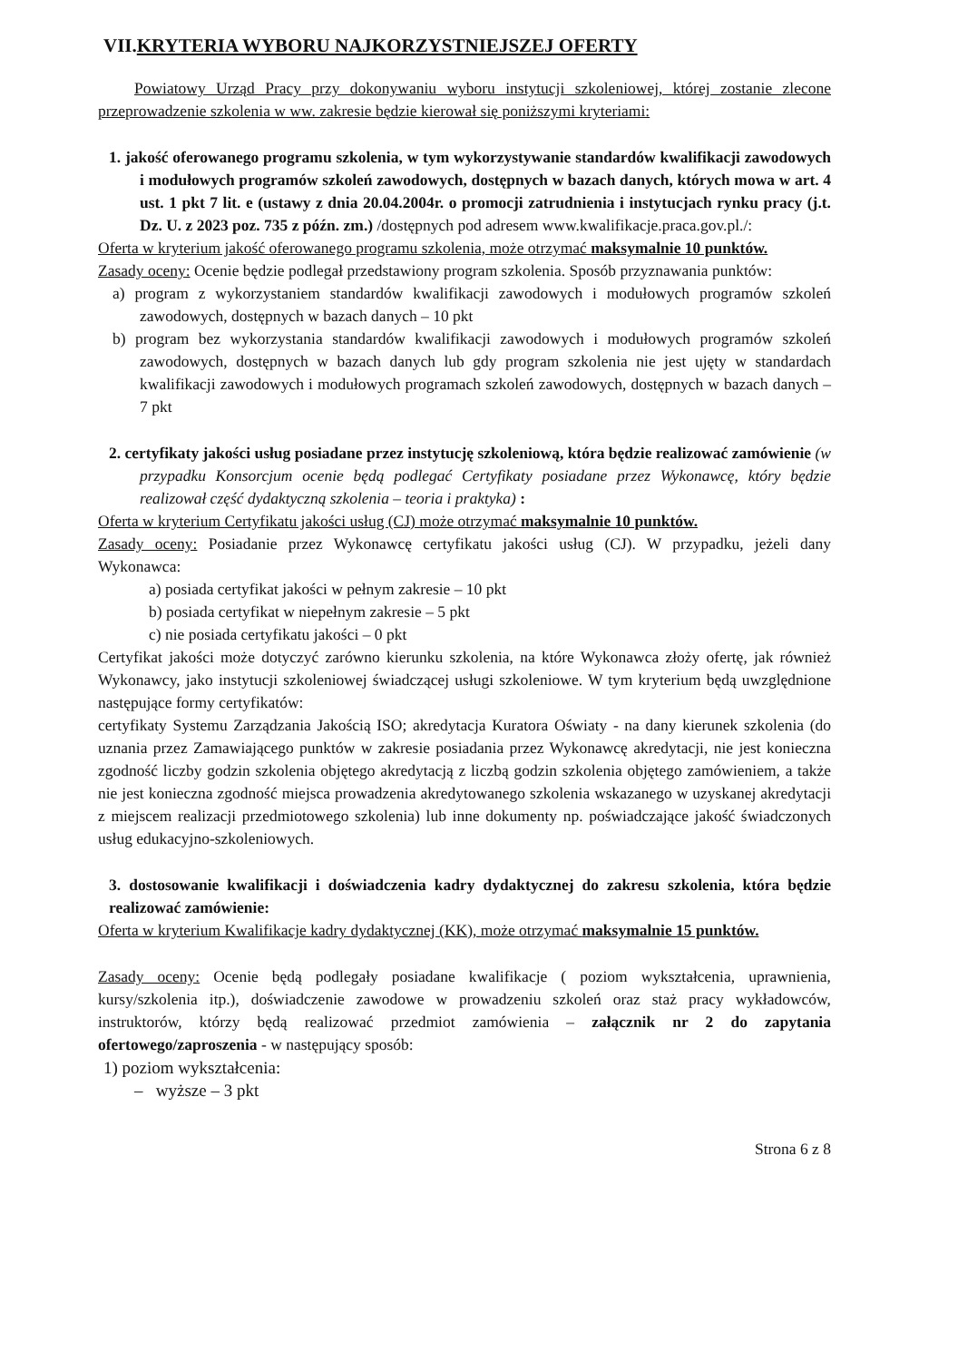VII.KRYTERIA WYBORU NAJKORZYSTNIEJSZEJ OFERTY
Powiatowy Urząd Pracy przy dokonywaniu wyboru instytucji szkoleniowej, której zostanie zlecone przeprowadzenie szkolenia w ww. zakresie będzie kierował się poniższymi kryteriami:
1. jakość oferowanego programu szkolenia, w tym wykorzystywanie standardów kwalifikacji zawodowych i modułowych programów szkoleń zawodowych, dostępnych w bazach danych, których mowa w art. 4 ust. 1 pkt 7 lit. e (ustawy z dnia 20.04.2004r. o promocji zatrudnienia i instytucjach rynku pracy (j.t. Dz. U. z 2023 poz. 735 z późn. zm.) /dostępnych pod adresem www.kwalifikacje.praca.gov.pl./:
Oferta w kryterium jakość oferowanego programu szkolenia, może otrzymać maksymalnie 10 punktów.
Zasady oceny: Ocenie będzie podlegał przedstawiony program szkolenia. Sposób przyznawania punktów:
a) program z wykorzystaniem standardów kwalifikacji zawodowych i modułowych programów szkoleń zawodowych, dostępnych w bazach danych – 10 pkt
b) program bez wykorzystania standardów kwalifikacji zawodowych i modułowych programów szkoleń zawodowych, dostępnych w bazach danych lub gdy program szkolenia nie jest ujęty w standardach kwalifikacji zawodowych i modułowych programach szkoleń zawodowych, dostępnych w bazach danych – 7 pkt
2. certyfikaty jakości usług posiadane przez instytucję szkoleniową, która będzie realizować zamówienie (w przypadku Konsorcjum ocenie będą podlegać Certyfikaty posiadane przez Wykonawcę, który będzie realizował część dydaktyczną szkolenia – teoria i praktyka) :
Oferta w kryterium Certyfikatu jakości usług (CJ) może otrzymać maksymalnie 10 punktów.
Zasady oceny: Posiadanie przez Wykonawcę certyfikatu jakości usług (CJ). W przypadku, jeżeli dany Wykonawca:
a) posiada certyfikat jakości w pełnym zakresie – 10 pkt
b) posiada certyfikat w niepełnym zakresie – 5 pkt
c) nie posiada certyfikatu jakości – 0 pkt
Certyfikat jakości może dotyczyć zarówno kierunku szkolenia, na które Wykonawca złoży ofertę, jak również Wykonawcy, jako instytucji szkoleniowej świadczącej usługi szkoleniowe. W tym kryterium będą uwzględnione następujące formy certyfikatów:
certyfikaty Systemu Zarządzania Jakością ISO; akredytacja Kuratora Oświaty - na dany kierunek szkolenia (do uznania przez Zamawiającego punktów w zakresie posiadania przez Wykonawcę akredytacji, nie jest konieczna zgodność liczby godzin szkolenia objętego akredytacją z liczbą godzin szkolenia objętego zamówieniem, a także nie jest konieczna zgodność miejsca prowadzenia akredytowanego szkolenia wskazanego w uzyskanej akredytacji z miejscem realizacji przedmiotowego szkolenia) lub inne dokumenty np. poświadczające jakość świadczonych usług edukacyjno-szkoleniowych.
3. dostosowanie kwalifikacji i doświadczenia kadry dydaktycznej do zakresu szkolenia, która będzie realizować zamówienie:
Oferta w kryterium Kwalifikacje kadry dydaktycznej (KK), może otrzymać maksymalnie 15 punktów.
Zasady oceny: Ocenie będą podlegały posiadane kwalifikacje ( poziom wykształcenia, uprawnienia, kursy/szkolenia itp.), doświadczenie zawodowe w prowadzeniu szkoleń oraz staż pracy wykładowców, instruktorów, którzy będą realizować przedmiot zamówienia – załącznik nr 2 do zapytania ofertowego/zaproszenia - w następujący sposób:
1) poziom wykształcenia:
– wyższe – 3 pkt
Strona 6 z 8